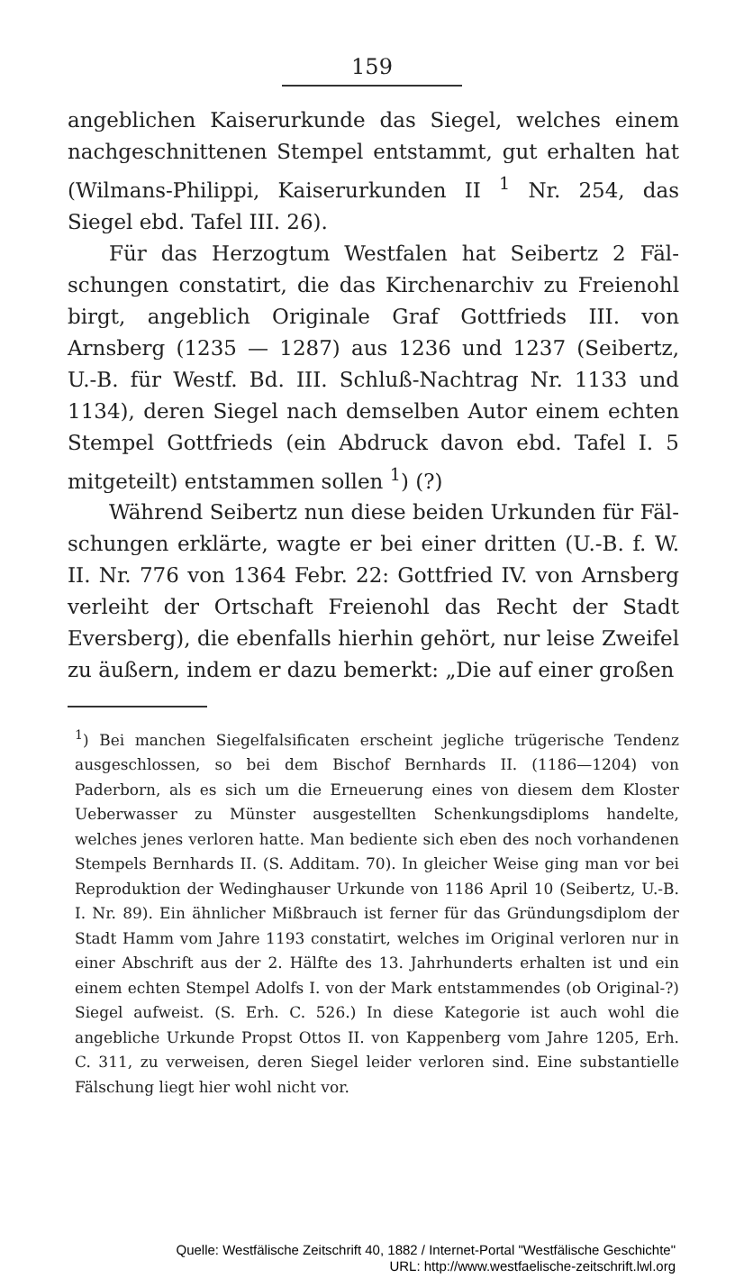159
angeblichen Kaiserurkunde das Siegel, welches einem nach­geschnittenen Stempel entstammt, gut erhalten hat (Wilmans-Philippi, Kaiserurkunden II <sup>1</sup> Nr. 254, das Siegel ebd. Tafel III. 26).
Für das Herzogtum Westfalen hat Seibertz 2 Fäl­schungen constatirt, die das Kirchenarchiv zu Freienohl birgt, angeblich Originale Graf Gottfrieds III. von Arnsberg (1235 — 1287) aus 1236 und 1237 (Seibertz, U.-B. für Westf. Bd. III. Schluß-Nachtrag Nr. 1133 und 1134), de­ren Siegel nach demselben Autor einem echten Stempel Gottfrieds (ein Abdruck davon ebd. Tafel I. 5 mitgeteilt) entstammen sollen <sup>1</sup>) (?)
Während Seibertz nun diese beiden Urkunden für Fäl­schungen erklärte, wagte er bei einer dritten (U.-B. f. W. II. Nr. 776 von 1364 Febr. 22: Gottfried IV. von Arns­berg verleiht der Ortschaft Freienohl das Recht der Stadt Eversberg), die ebenfalls hierhin gehört, nur leise Zweifel zu äußern, indem er dazu bemerkt: „Die auf einer großen
<sup>1</sup>) Bei manchen Siegelfalsificaten erscheint jegliche trügerische Tendenz ausgeschlossen, so bei dem Bischof Bernhards II. (1186—1204) von Paderborn, als es sich um die Erneuerung eines von diesem dem Kloster Ueberwasser zu Münster ausgestellten Schenkungsdiploms han­delte, welches jenes verloren hatte. Man bediente sich eben des noch vorhandenen Stempels Bernhards II. (S. Additam. 70). In gleicher Weise ging man vor bei Reproduktion der Wedinghauser Urkunde von 1186 April 10 (Seibertz, U.-B. I. Nr. 89). Ein ähnlicher Mißbrauch ist ferner für das Gründungsdiplom der Stadt Hamm vom Jahre 1193 constatirt, welches im Original verloren nur in einer Abschrift aus der 2. Hälfte des 13. Jahrhunderts er­halten ist und ein einem echten Stempel Adolfs I. von der Mark entstammendes (ob Original-?) Siegel aufweist. (S. Erh. C. 526.) In diese Kategorie ist auch wohl die angebliche Urkunde Propst Ottos II. von Kappenberg vom Jahre 1205, Erh. C. 311, zu verweisen, deren Siegel leider verloren sind. Eine substantielle Fälschung liegt hier wohl nicht vor.
Quelle: Westfälische Zeitschrift 40, 1882 / Internet-Portal "Westfälische Geschichte"
URL: http://www.westfaelische-zeitschrift.lwl.org